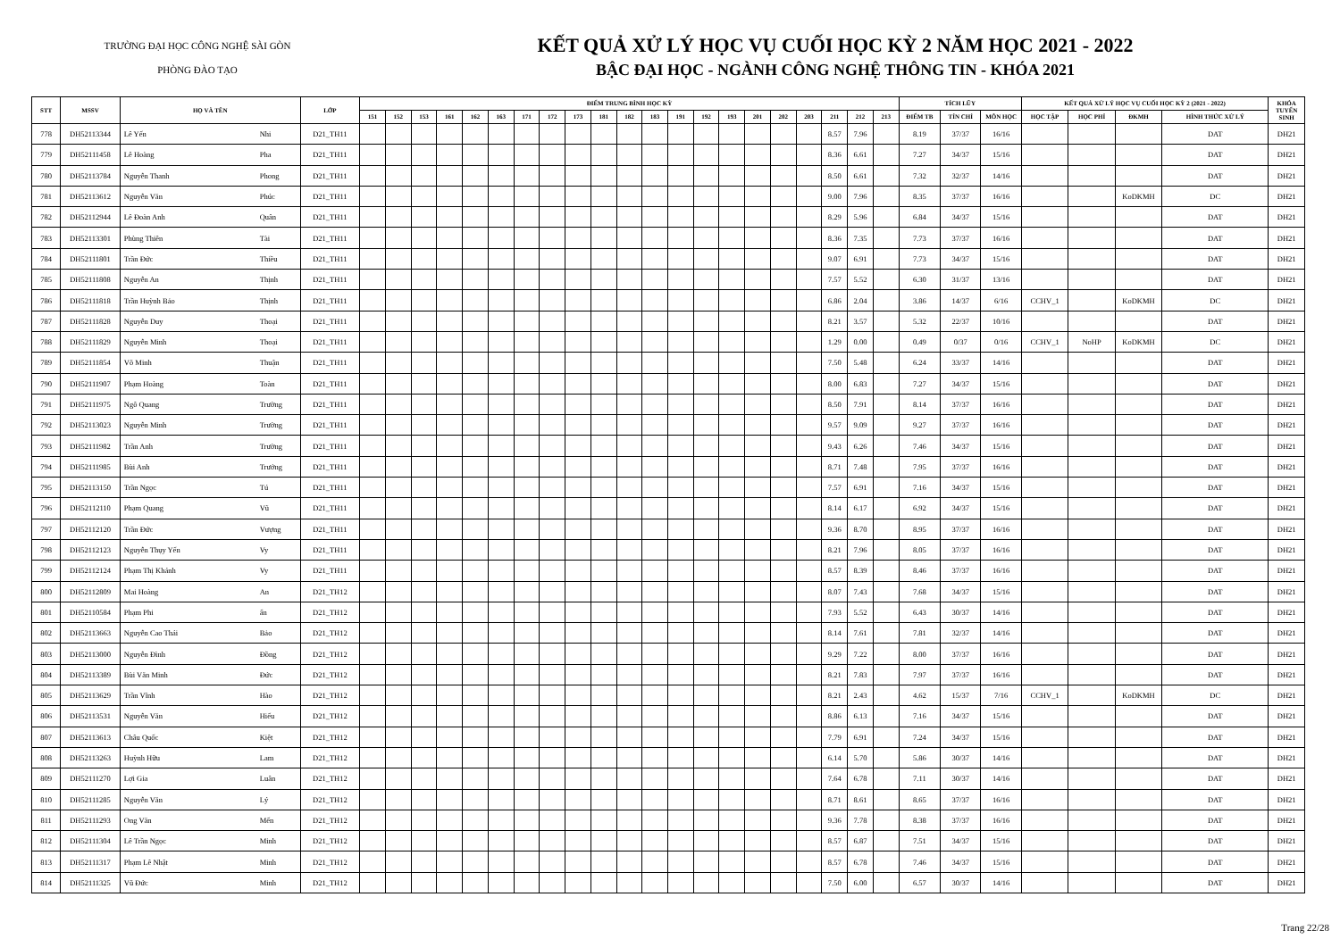TRƯỜNG ĐẠI HỌC CÔNG NGHỆ SÀI GÒN
PHÒNG ĐÀO TẠO
KẾT QUẢ XỬ LÝ HỌC VỤ CUỐI HỌC KỲ 2 NĂM HỌC 2021 - 2022
BẬC ĐẠI HỌC - NGÀNH CÔNG NGHỆ THÔNG TIN - KHÓA 2021
| STT | MSSV | HỌ VÀ TÊN | | LỚP | ĐIỂM TRUNG BÌNH HỌC KỲ | | | | | | | | | | | | | | | | | | | | | TÍCH LŨY | | | KẾT QUẢ XỬ LÝ HỌC VỤ CUỐI HỌC KỲ 2 (2021 - 2022) | | | | KHÓA TUYỂN SINH |
| --- | --- | --- | --- | --- | --- | --- | --- | --- | --- | --- | --- | --- | --- | --- | --- | --- | --- | --- | --- | --- | --- | --- | --- | --- | --- | --- | --- | --- | --- | --- | --- | --- | --- |
| | | | | | 151 | 152 | 153 | 161 | 162 | 163 | 171 | 172 | 173 | 181 | 182 | 183 | 191 | 192 | 193 | 201 | 202 | 203 | 211 | 212 | 213 | ĐIỂM TB | TÍN CHỈ | MÔN HỌC | HỌC TẬP | HỌC PHÍ | ĐKMH | HÌNH THỨC XỬ LÝ | |
| 778 | DH52113344 | Lê Yến | Nhi | D21_TH11 | | | | | | | | | | | | | | | | | | | 8.57 | 7.96 | | 8.19 | 37/37 | 16/16 | | | | DAT | DH21 |
| 779 | DH52111458 | Lê Hoàng | Pha | D21_TH11 | | | | | | | | | | | | | | | | | | | 8.36 | 6.61 | | 7.27 | 34/37 | 15/16 | | | | DAT | DH21 |
| 780 | DH52113784 | Nguyễn Thanh | Phong | D21_TH11 | | | | | | | | | | | | | | | | | | | 8.50 | 6.61 | | 7.32 | 32/37 | 14/16 | | | | DAT | DH21 |
| 781 | DH52113612 | Nguyễn Văn | Phúc | D21_TH11 | | | | | | | | | | | | | | | | | | | 9.00 | 7.96 | | 8.35 | 37/37 | 16/16 | | | KoDKMH | DC | DH21 |
| 782 | DH52112944 | Lê Đoàn Anh | Quân | D21_TH11 | | | | | | | | | | | | | | | | | | | 8.29 | 5.96 | | 6.84 | 34/37 | 15/16 | | | | DAT | DH21 |
| 783 | DH52113301 | Phùng Thiên | Tài | D21_TH11 | | | | | | | | | | | | | | | | | | | 8.36 | 7.35 | | 7.73 | 37/37 | 16/16 | | | | DAT | DH21 |
| 784 | DH52111801 | Trần Đức | Thiều | D21_TH11 | | | | | | | | | | | | | | | | | | | 9.07 | 6.91 | | 7.73 | 34/37 | 15/16 | | | | DAT | DH21 |
| 785 | DH52111808 | Nguyễn An | Thịnh | D21_TH11 | | | | | | | | | | | | | | | | | | | 7.57 | 5.52 | | 6.30 | 31/37 | 13/16 | | | | DAT | DH21 |
| 786 | DH52111818 | Trần Huỳnh Bảo | Thịnh | D21_TH11 | | | | | | | | | | | | | | | | | | | 6.86 | 2.04 | | 3.86 | 14/37 | 6/16 | CCHV_1 | | KoDKMH | DC | DH21 |
| 787 | DH52111828 | Nguyễn Duy | Thoại | D21_TH11 | | | | | | | | | | | | | | | | | | | 8.21 | 3.57 | | 5.32 | 22/37 | 10/16 | | | | DAT | DH21 |
| 788 | DH52111829 | Nguyễn Minh | Thoại | D21_TH11 | | | | | | | | | | | | | | | | | | | 1.29 | 0.00 | | 0.49 | 0/37 | 0/16 | CCHV_1 | NoHP | KoDKMH | DC | DH21 |
| 789 | DH52111854 | Võ Minh | Thuận | D21_TH11 | | | | | | | | | | | | | | | | | | | 7.50 | 5.48 | | 6.24 | 33/37 | 14/16 | | | | DAT | DH21 |
| 790 | DH52111907 | Phạm Hoàng | Toàn | D21_TH11 | | | | | | | | | | | | | | | | | | | 8.00 | 6.83 | | 7.27 | 34/37 | 15/16 | | | | DAT | DH21 |
| 791 | DH52111975 | Ngô Quang | Trường | D21_TH11 | | | | | | | | | | | | | | | | | | | 8.50 | 7.91 | | 8.14 | 37/37 | 16/16 | | | | DAT | DH21 |
| 792 | DH52113023 | Nguyễn Minh | Trường | D21_TH11 | | | | | | | | | | | | | | | | | | | 9.57 | 9.09 | | 9.27 | 37/37 | 16/16 | | | | DAT | DH21 |
| 793 | DH52111982 | Trần Anh | Trường | D21_TH11 | | | | | | | | | | | | | | | | | | | 9.43 | 6.26 | | 7.46 | 34/37 | 15/16 | | | | DAT | DH21 |
| 794 | DH52111985 | Bùi Anh | Trưởng | D21_TH11 | | | | | | | | | | | | | | | | | | | 8.71 | 7.48 | | 7.95 | 37/37 | 16/16 | | | | DAT | DH21 |
| 795 | DH52113150 | Trần Ngọc | Tú | D21_TH11 | | | | | | | | | | | | | | | | | | | 7.57 | 6.91 | | 7.16 | 34/37 | 15/16 | | | | DAT | DH21 |
| 796 | DH52112110 | Phạm Quang | Vũ | D21_TH11 | | | | | | | | | | | | | | | | | | | 8.14 | 6.17 | | 6.92 | 34/37 | 15/16 | | | | DAT | DH21 |
| 797 | DH52112120 | Trần Đức | Vượng | D21_TH11 | | | | | | | | | | | | | | | | | | | 9.36 | 8.70 | | 8.95 | 37/37 | 16/16 | | | | DAT | DH21 |
| 798 | DH52112123 | Nguyễn Thụy Yến | Vy | D21_TH11 | | | | | | | | | | | | | | | | | | | 8.21 | 7.96 | | 8.05 | 37/37 | 16/16 | | | | DAT | DH21 |
| 799 | DH52112124 | Phạm Thị Khánh | Vy | D21_TH11 | | | | | | | | | | | | | | | | | | | 8.57 | 8.39 | | 8.46 | 37/37 | 16/16 | | | | DAT | DH21 |
| 800 | DH52112809 | Mai Hoàng | An | D21_TH12 | | | | | | | | | | | | | | | | | | | 8.07 | 7.43 | | 7.68 | 34/37 | 15/16 | | | | DAT | DH21 |
| 801 | DH52110584 | Phạm Phi | ẩn | D21_TH12 | | | | | | | | | | | | | | | | | | | 7.93 | 5.52 | | 6.43 | 30/37 | 14/16 | | | | DAT | DH21 |
| 802 | DH52113663 | Nguyễn Cao Thái | Bảo | D21_TH12 | | | | | | | | | | | | | | | | | | | 8.14 | 7.61 | | 7.81 | 32/37 | 14/16 | | | | DAT | DH21 |
| 803 | DH52113000 | Nguyễn Đình | Đồng | D21_TH12 | | | | | | | | | | | | | | | | | | | 9.29 | 7.22 | | 8.00 | 37/37 | 16/16 | | | | DAT | DH21 |
| 804 | DH52113389 | Bùi Văn Minh | Đức | D21_TH12 | | | | | | | | | | | | | | | | | | | 8.21 | 7.83 | | 7.97 | 37/37 | 16/16 | | | | DAT | DH21 |
| 805 | DH52113629 | Trần Vĩnh | Hào | D21_TH12 | | | | | | | | | | | | | | | | | | | 8.21 | 2.43 | | 4.62 | 15/37 | 7/16 | CCHV_1 | | KoDKMH | DC | DH21 |
| 806 | DH52113531 | Nguyễn Văn | Hiếu | D21_TH12 | | | | | | | | | | | | | | | | | | | 8.86 | 6.13 | | 7.16 | 34/37 | 15/16 | | | | DAT | DH21 |
| 807 | DH52113613 | Châu Quốc | Kiệt | D21_TH12 | | | | | | | | | | | | | | | | | | | 7.79 | 6.91 | | 7.24 | 34/37 | 15/16 | | | | DAT | DH21 |
| 808 | DH52113263 | Huỳnh Hữu | Lam | D21_TH12 | | | | | | | | | | | | | | | | | | | 6.14 | 5.70 | | 5.86 | 30/37 | 14/16 | | | | DAT | DH21 |
| 809 | DH52111270 | Lợi Gia | Luân | D21_TH12 | | | | | | | | | | | | | | | | | | | 7.64 | 6.78 | | 7.11 | 30/37 | 14/16 | | | | DAT | DH21 |
| 810 | DH52111285 | Nguyễn Văn | Lý | D21_TH12 | | | | | | | | | | | | | | | | | | | 8.71 | 8.61 | | 8.65 | 37/37 | 16/16 | | | | DAT | DH21 |
| 811 | DH52111293 | Ong Văn | Mến | D21_TH12 | | | | | | | | | | | | | | | | | | | 9.36 | 7.78 | | 8.38 | 37/37 | 16/16 | | | | DAT | DH21 |
| 812 | DH52111304 | Lê Trần Ngọc | Minh | D21_TH12 | | | | | | | | | | | | | | | | | | | 8.57 | 6.87 | | 7.51 | 34/37 | 15/16 | | | | DAT | DH21 |
| 813 | DH52111317 | Phạm Lê Nhật | Minh | D21_TH12 | | | | | | | | | | | | | | | | | | | 8.57 | 6.78 | | 7.46 | 34/37 | 15/16 | | | | DAT | DH21 |
| 814 | DH52111325 | Vũ Đức | Minh | D21_TH12 | | | | | | | | | | | | | | | | | | | 7.50 | 6.00 | | 6.57 | 30/37 | 14/16 | | | | DAT | DH21 |
Trang 22/28